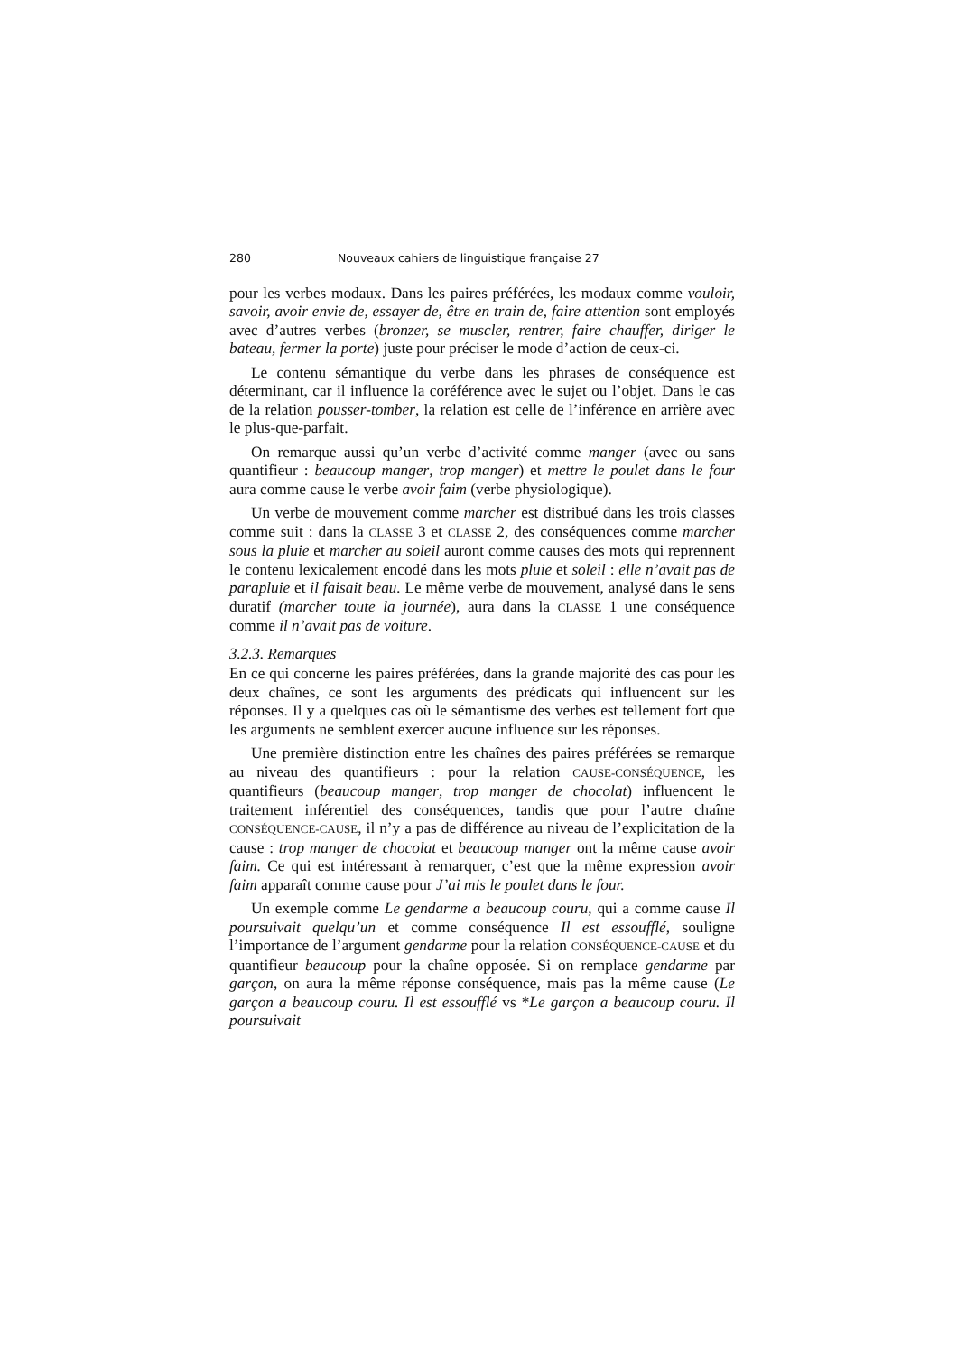280 Nouveaux cahiers de linguistique française 27
pour les verbes modaux. Dans les paires préférées, les modaux comme vouloir, savoir, avoir envie de, essayer de, être en train de, faire attention sont employés avec d’autres verbes (bronzer, se muscler, rentrer, faire chauffer, diriger le bateau, fermer la porte) juste pour préciser le mode d’action de ceux-ci.
Le contenu sémantique du verbe dans les phrases de conséquence est déterminant, car il influence la coréférence avec le sujet ou l’objet. Dans le cas de la relation pousser-tomber, la relation est celle de l’inférence en arrière avec le plus-que-parfait.
On remarque aussi qu’un verbe d’activité comme manger (avec ou sans quantifieur : beaucoup manger, trop manger) et mettre le poulet dans le four aura comme cause le verbe avoir faim (verbe physiologique).
Un verbe de mouvement comme marcher est distribué dans les trois classes comme suit : dans la CLASSE 3 et CLASSE 2, des conséquences comme marcher sous la pluie et marcher au soleil auront comme causes des mots qui reprennent le contenu lexicalement encodé dans les mots pluie et soleil : elle n’avait pas de parapluie et il faisait beau. Le même verbe de mouvement, analysé dans le sens duratif (marcher toute la journée), aura dans la CLASSE 1 une conséquence comme il n’avait pas de voiture.
3.2.3. Remarques
En ce qui concerne les paires préférées, dans la grande majorité des cas pour les deux chaînes, ce sont les arguments des prédicats qui influencent sur les réponses. Il y a quelques cas où le sémantisme des verbes est tellement fort que les arguments ne semblent exercer aucune influence sur les réponses.
Une première distinction entre les chaînes des paires préférées se remarque au niveau des quantifieurs : pour la relation CAUSE-CONSÉQUENCE, les quantifieurs (beaucoup manger, trop manger de chocolat) influencent le traitement inférentiel des conséquences, tandis que pour l’autre chaîne CONSÉQUENCE-CAUSE, il n’y a pas de différence au niveau de l’explicitation de la cause : trop manger de chocolat et beaucoup manger ont la même cause avoir faim. Ce qui est intéressant à remarquer, c’est que la même expression avoir faim apparaît comme cause pour J’ai mis le poulet dans le four.
Un exemple comme Le gendarme a beaucoup couru, qui a comme cause Il poursuivait quelqu’un et comme conséquence Il est essoufflé, souligne l’importance de l’argument gendarme pour la relation CONSÉQUENCE-CAUSE et du quantifieur beaucoup pour la chaîne opposée. Si on remplace gendarme par garçon, on aura la même réponse conséquence, mais pas la même cause (Le garçon a beaucoup couru. Il est essoufflé vs *Le garçon a beaucoup couru. Il poursuivait